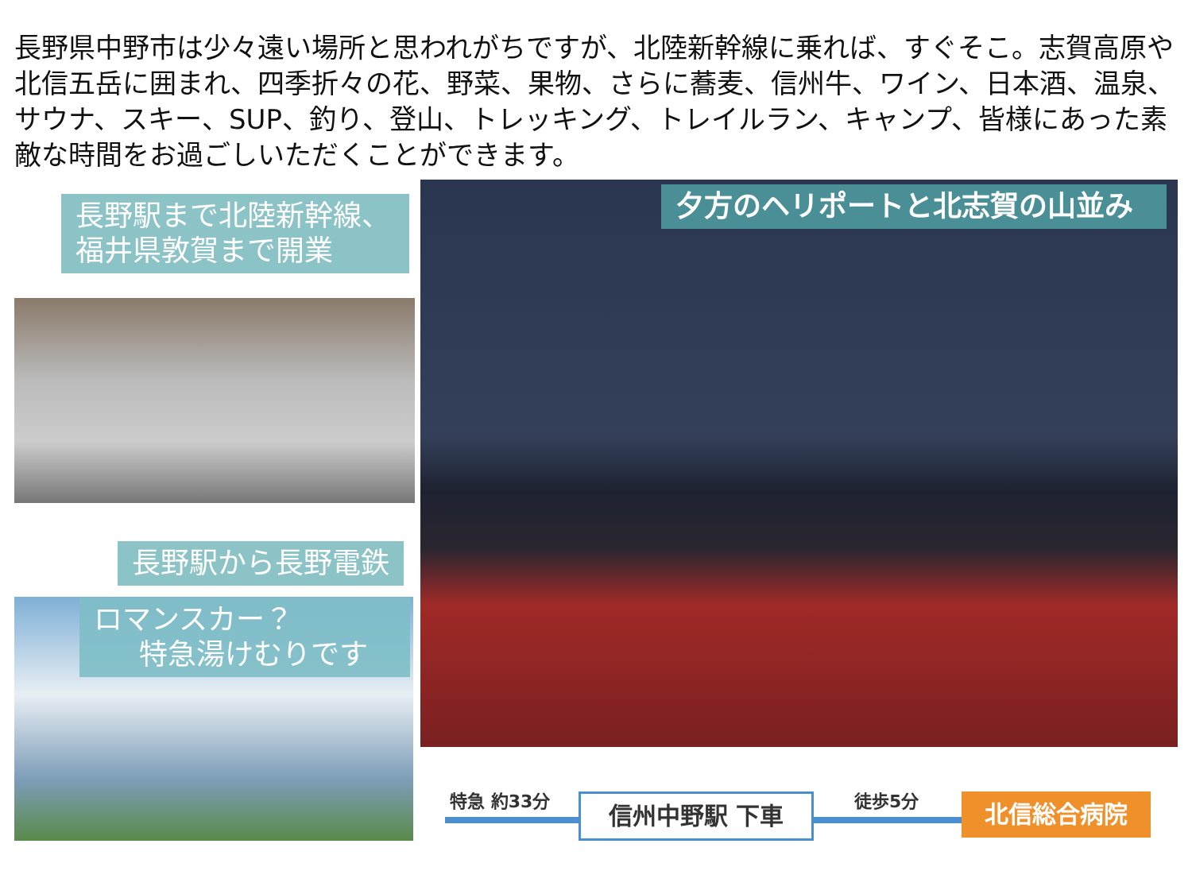長野県中野市は少々遠い場所と思われがちですが、北陸新幹線に乗れば、すぐそこ。志賀高原や北信五岳に囲まれ、四季折々の花、野菜、果物、さらに蕎麦、信州牛、ワイン、日本酒、温泉、サウナ、スキー、SUP、釣り、登山、トレッキング、トレイルラン、キャンプ、皆様にあった素敵な時間をお過ごしいただくことができます。
長野駅まで北陸新幹線、
福井県敦賀まで開業
長野駅から長野電鉄
ロマンスカー？
特急湯けむりです
夕方のヘリポートと北志賀の山並み
特急 約33分 信州中野駅 下車 徒歩5分 北信総合病院